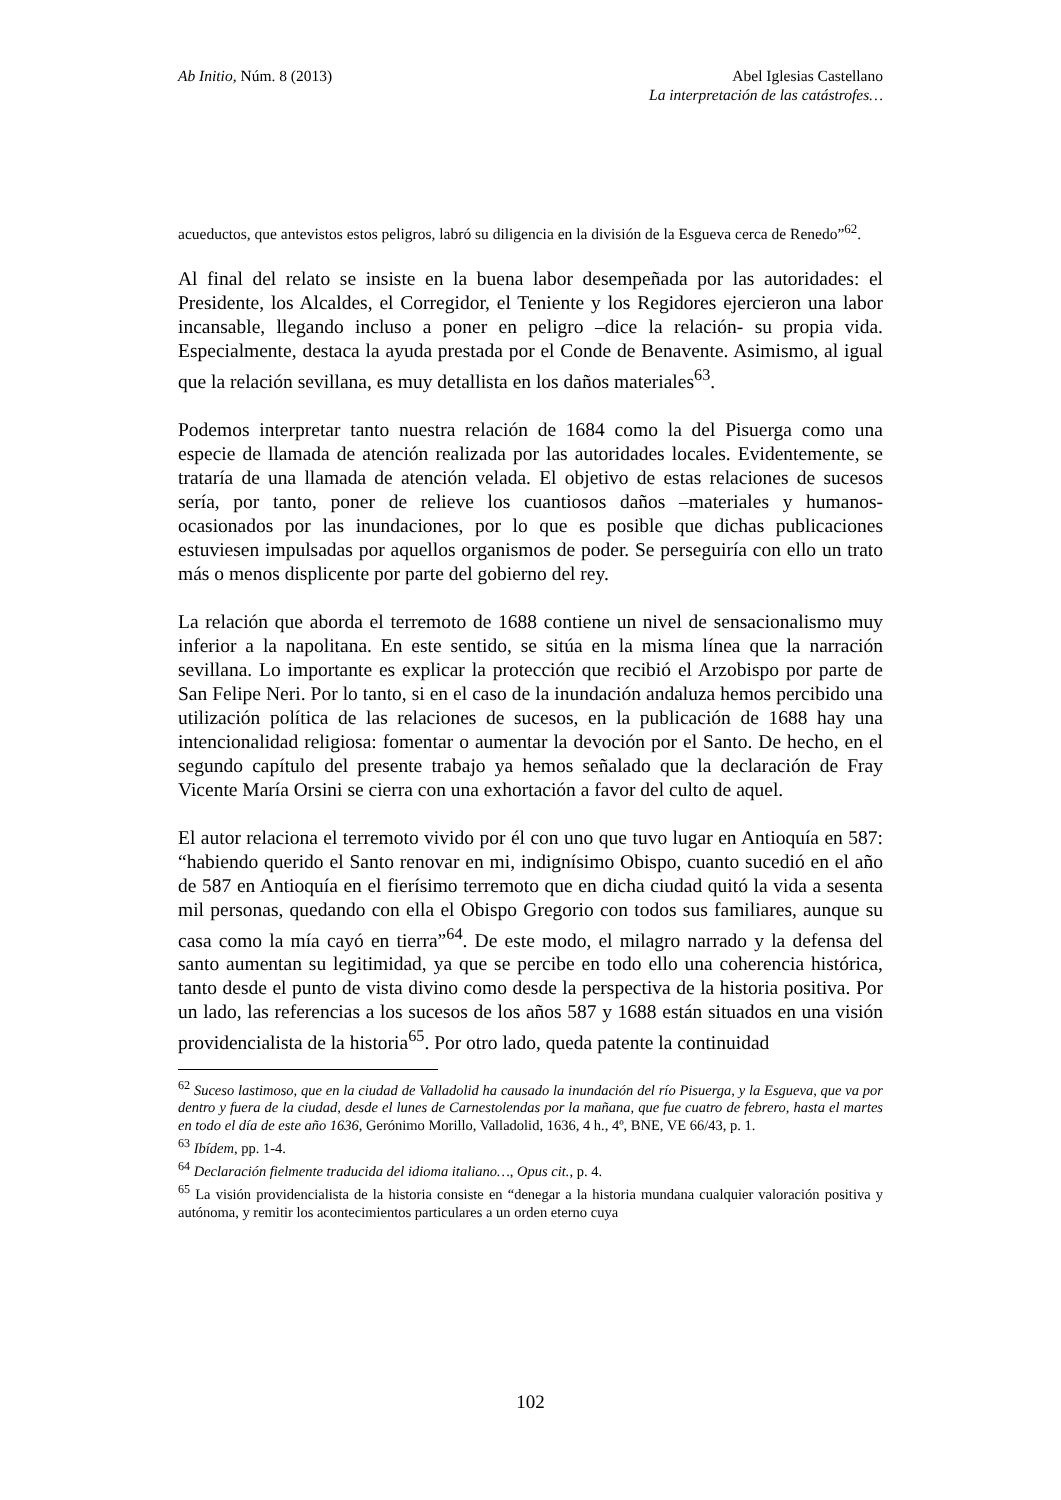Ab Initio, Núm. 8 (2013) Abel Iglesias Castellano
La interpretación de las catástrofes…
acueductos, que antevistos estos peligros, labró su diligencia en la división de la Esgueva cerca de Renedo”<sup>62</sup>.
Al final del relato se insiste en la buena labor desempeñada por las autoridades: el Presidente, los Alcaldes, el Corregidor, el Teniente y los Regidores ejercieron una labor incansable, llegando incluso a poner en peligro –dice la relación- su propia vida. Especialmente, destaca la ayuda prestada por el Conde de Benavente. Asimismo, al igual que la relación sevillana, es muy detallista en los daños materiales<sup>63</sup>.
Podemos interpretar tanto nuestra relación de 1684 como la del Pisuerga como una especie de llamada de atención realizada por las autoridades locales. Evidentemente, se trataría de una llamada de atención velada. El objetivo de estas relaciones de sucesos sería, por tanto, poner de relieve los cuantiosos daños –materiales y humanos- ocasionados por las inundaciones, por lo que es posible que dichas publicaciones estuviesen impulsadas por aquellos organismos de poder. Se perseguiría con ello un trato más o menos displicente por parte del gobierno del rey.
La relación que aborda el terremoto de 1688 contiene un nivel de sensacionalismo muy inferior a la napolitana. En este sentido, se sitúa en la misma línea que la narración sevillana. Lo importante es explicar la protección que recibió el Arzobispo por parte de San Felipe Neri. Por lo tanto, si en el caso de la inundación andaluza hemos percibido una utilización política de las relaciones de sucesos, en la publicación de 1688 hay una intencionalidad religiosa: fomentar o aumentar la devoción por el Santo. De hecho, en el segundo capítulo del presente trabajo ya hemos señalado que la declaración de Fray Vicente María Orsini se cierra con una exhortación a favor del culto de aquel.
El autor relaciona el terremoto vivido por él con uno que tuvo lugar en Antioquía en 587: “habiendo querido el Santo renovar en mi, indignísimo Obispo, cuanto sucedió en el año de 587 en Antioquía en el fierísimo terremoto que en dicha ciudad quitó la vida a sesenta mil personas, quedando con ella el Obispo Gregorio con todos sus familiares, aunque su casa como la mía cayó en tierra”<sup>64</sup>. De este modo, el milagro narrado y la defensa del santo aumentan su legitimidad, ya que se percibe en todo ello una coherencia histórica, tanto desde el punto de vista divino como desde la perspectiva de la historia positiva. Por un lado, las referencias a los sucesos de los años 587 y 1688 están situados en una visión providencialista de la historia<sup>65</sup>. Por otro lado, queda patente la continuidad
<sup>62</sup> Suceso lastimoso, que en la ciudad de Valladolid ha causado la inundación del río Pisuerga, y la Esgueva, que va por dentro y fuera de la ciudad, desde el lunes de Carnestolendas por la mañana, que fue cuatro de febrero, hasta el martes en todo el día de este año 1636, Gerónimo Morillo, Valladolid, 1636, 4 h., 4º, BNE, VE 66/43, p. 1.
<sup>63</sup> Ibídem, pp. 1-4.
<sup>64</sup> Declaración fielmente traducida del idioma italiano…, Opus cit., p. 4.
<sup>65</sup> La visión providencialista de la historia consiste en “denegar a la historia mundana cualquier valoración positiva y autónoma, y remitir los acontecimientos particulares a un orden eterno cuya
102